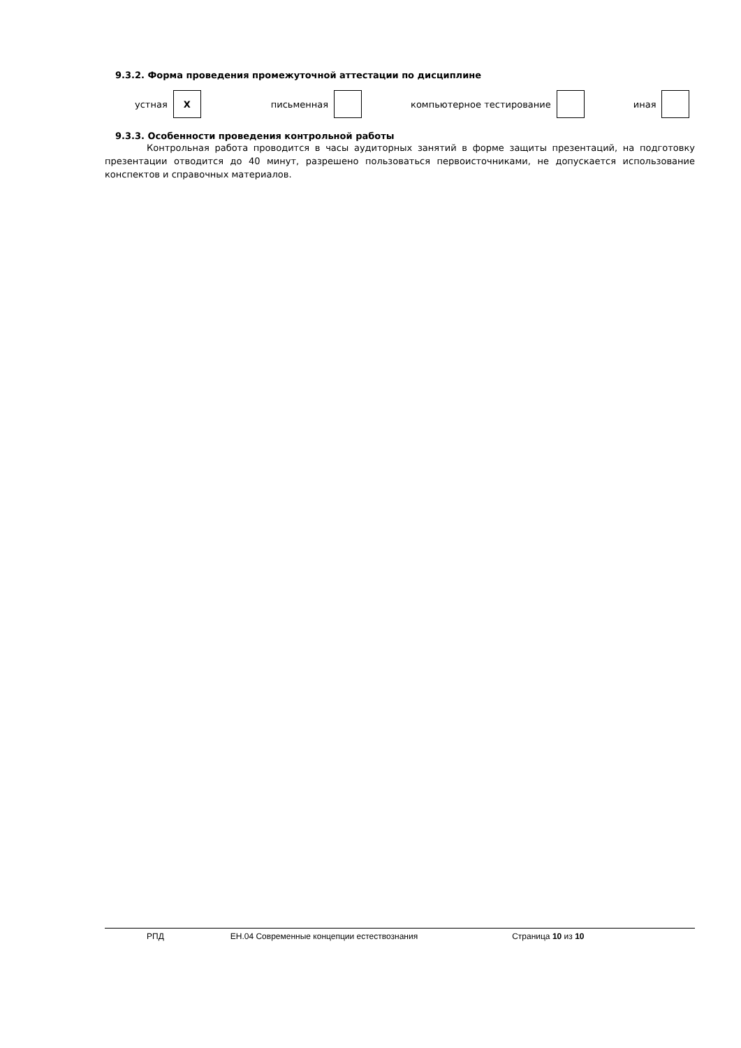9.3.2. Форма проведения промежуточной аттестации по дисциплине
устная
Х
письменная компьютерное тестирование иная
9.3.3. Особенности проведения контрольной работы
Контрольная работа проводится в часы аудиторных занятий в форме защиты презентаций, на подготовку презентации отводится до 40 минут, разрешено пользоваться первоисточниками, не допускается использование конспектов и справочных материалов.
РПД ЕН.04 Современные концепции естествознания Страница 10 из 10